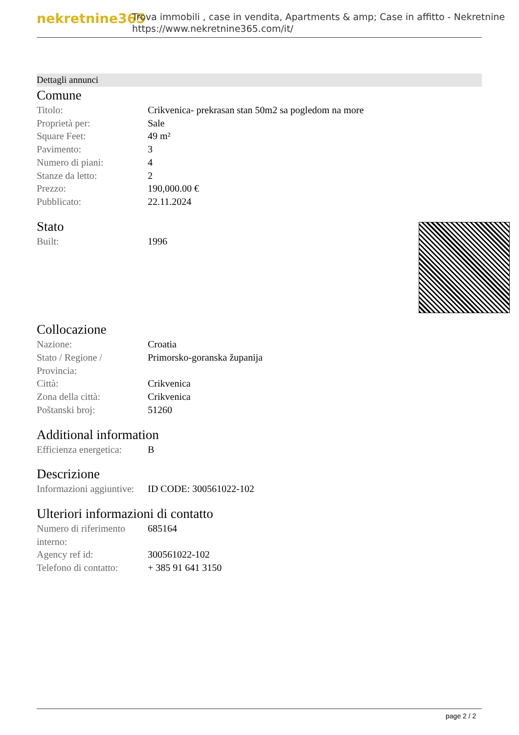nekretnine365
Trova immobili , case in vendita, Apartments & amp; Case in affitto - Nekretnine
https://www.nekretnine365.com/it/
Dettagli annunci
Comune
| Titolo: | Crikvenica- prekrasan stan 50m2 sa pogledom na more |
| Proprietà per: | Sale |
| Square Feet: | 49 m² |
| Pavimento: | 3 |
| Numero di piani: | 4 |
| Stanze da letto: | 2 |
| Prezzo: | 190,000.00 € |
| Pubblicato: | 22.11.2024 |
Stato
| Built: | 1996 |
Collocazione
| Nazione: | Croatia |
| Stato / Regione / Provincia: | Primorsko-goranska županija |
| Città: | Crikvenica |
| Zona della città: | Crikvenica |
| Poštanski broj: | 51260 |
Additional information
| Efficienza energetica: | B |
Descrizione
| Informazioni aggiuntive: | ID CODE: 300561022-102 |
Ulteriori informazioni di contatto
| Numero di riferimento interno: | 685164 |
| Agency ref id: | 300561022-102 |
| Telefono di contatto: | + 385 91 641 3150 |
page 2 / 2